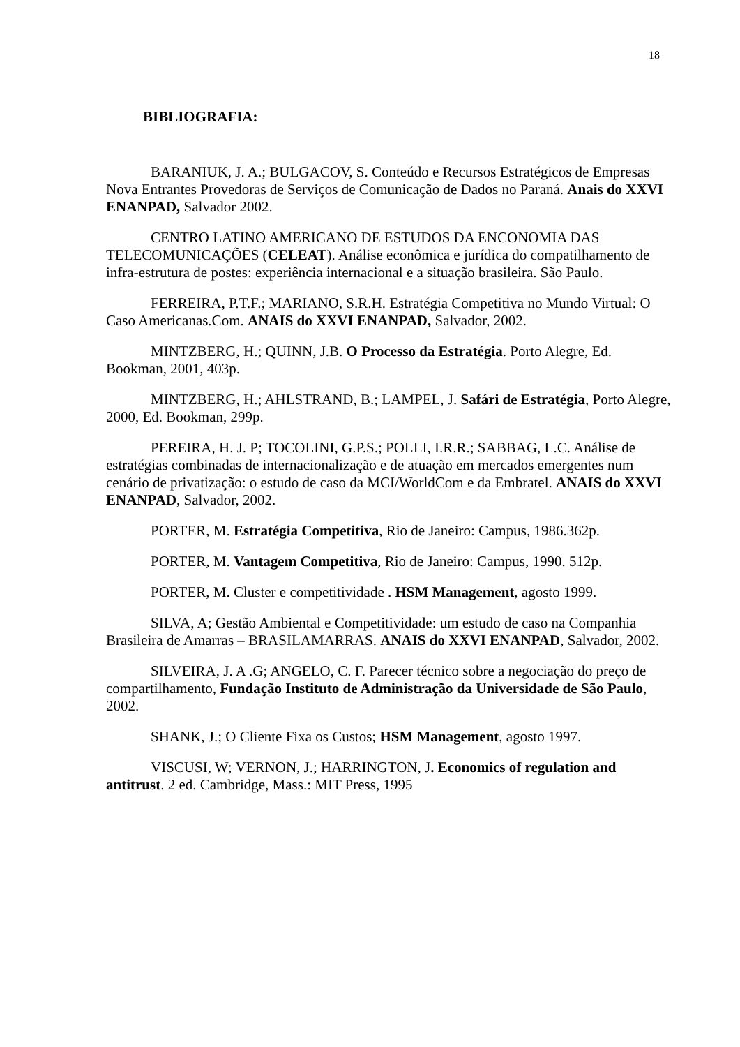18
BIBLIOGRAFIA:
BARANIUK, J. A.; BULGACOV, S. Conteúdo e Recursos Estratégicos de Empresas Nova Entrantes Provedoras de Serviços de Comunicação de Dados no Paraná. Anais do XXVI ENANPAD, Salvador 2002.
CENTRO LATINO AMERICANO DE ESTUDOS DA ENCONOMIA DAS TELECOMUNICAÇÕES (CELEAT). Análise econômica e jurídica do compatilhamento de infra-estrutura de postes: experiência internacional e a situação brasileira. São Paulo.
FERREIRA, P.T.F.; MARIANO, S.R.H. Estratégia Competitiva no Mundo Virtual: O Caso Americanas.Com. ANAIS do XXVI ENANPAD, Salvador, 2002.
MINTZBERG, H.; QUINN, J.B. O Processo da Estratégia. Porto Alegre, Ed. Bookman, 2001, 403p.
MINTZBERG, H.; AHLSTRAND, B.; LAMPEL, J. Safári de Estratégia, Porto Alegre, 2000, Ed. Bookman, 299p.
PEREIRA, H. J. P; TOCOLINI, G.P.S.; POLLI, I.R.R.; SABBAG, L.C. Análise de estratégias combinadas de internacionalização e de atuação em mercados emergentes num cenário de privatização: o estudo de caso da MCI/WorldCom e da Embratel. ANAIS do XXVI ENANPAD, Salvador, 2002.
PORTER, M. Estratégia Competitiva, Rio de Janeiro: Campus, 1986.362p.
PORTER, M. Vantagem Competitiva, Rio de Janeiro: Campus, 1990. 512p.
PORTER, M. Cluster e competitividade . HSM Management, agosto 1999.
SILVA, A; Gestão Ambiental e Competitividade: um estudo de caso na Companhia Brasileira de Amarras – BRASILAMARRAS. ANAIS do XXVI ENANPAD, Salvador, 2002.
SILVEIRA, J. A .G; ANGELO, C. F. Parecer técnico sobre a negociação do preço de compartilhamento, Fundação Instituto de Administração da Universidade de São Paulo, 2002.
SHANK, J.; O Cliente Fixa os Custos; HSM Management, agosto 1997.
VISCUSI, W; VERNON, J.; HARRINGTON, J. Economics of regulation and antitrust. 2 ed. Cambridge, Mass.: MIT Press, 1995